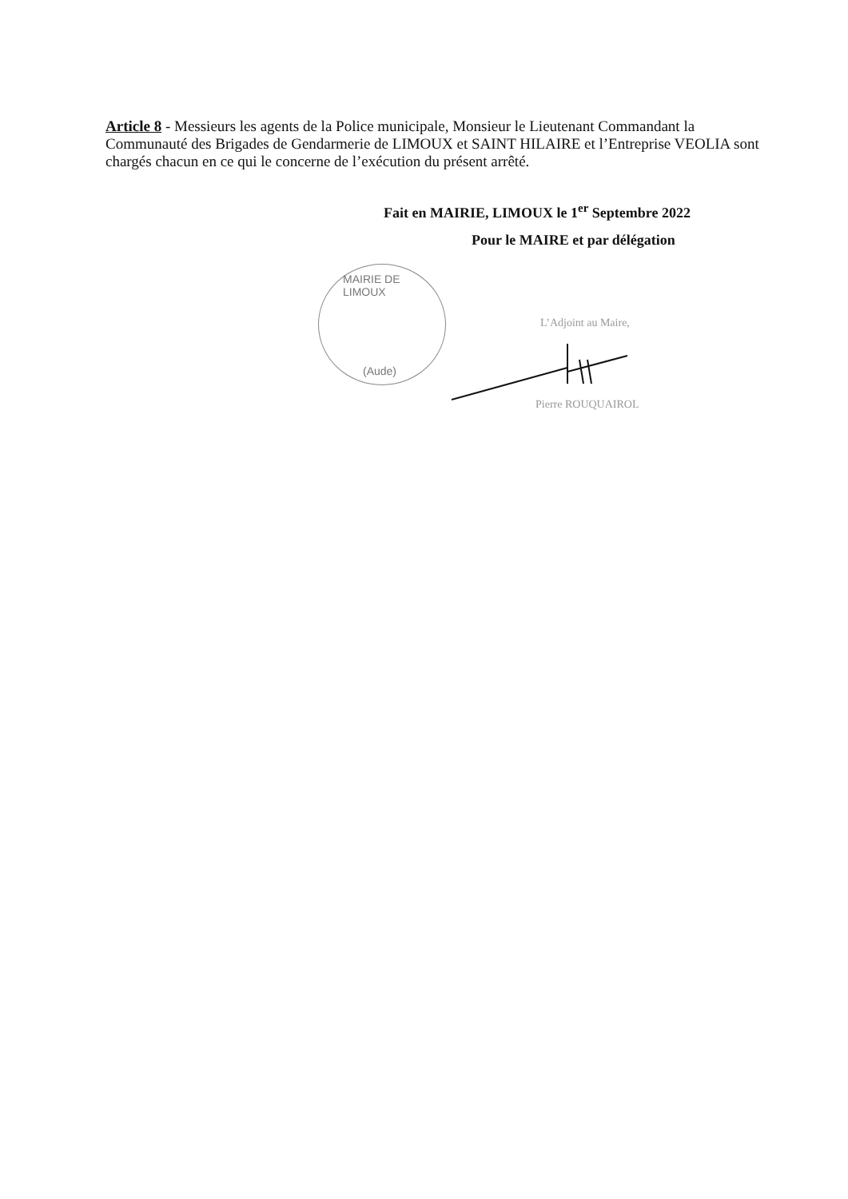Article 8 - Messieurs les agents de la Police municipale, Monsieur le Lieutenant Commandant la Communauté des Brigades de Gendarmerie de LIMOUX et SAINT HILAIRE et l’Entreprise VEOLIA sont chargés chacun en ce qui le concerne de l’exécution du présent arrêté.
Fait en MAIRIE, LIMOUX le 1<sup>er</sup> Septembre 2022
Pour le MAIRE et par délégation
MAIRIE DE LIMOUX
(Aude)
L’Adjoint au Maire,
Pierre ROUQUAIROL